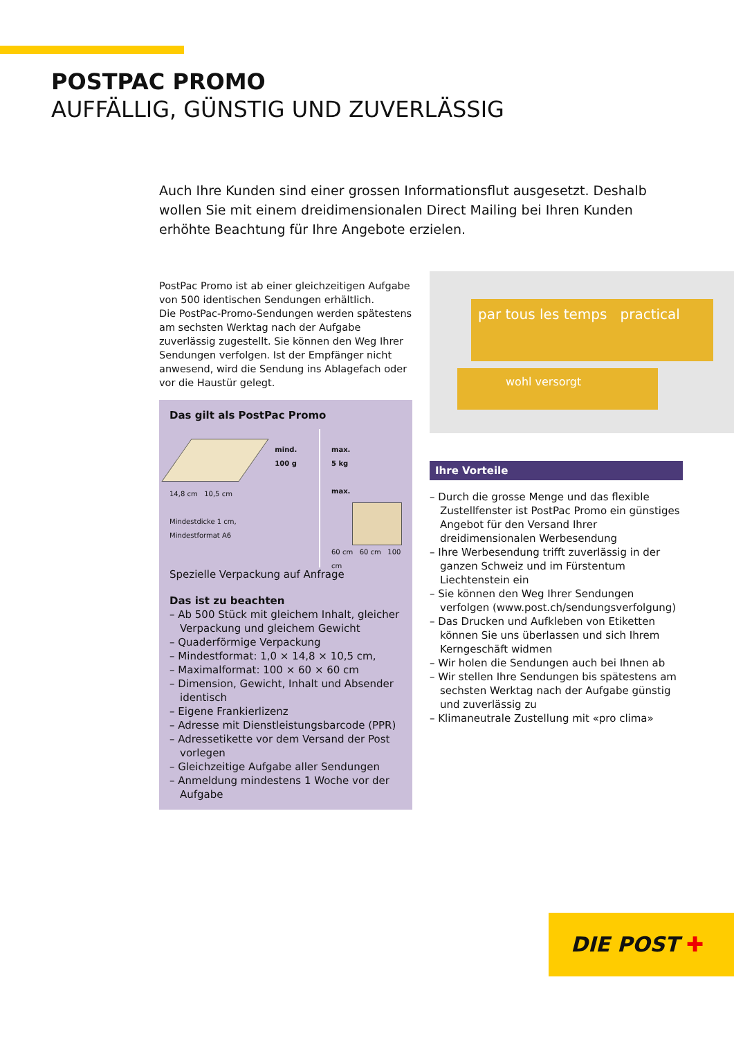POSTPAC PROMO
AUFFÄLLIG, GÜNSTIG UND ZUVERLÄSSIG
Auch Ihre Kunden sind einer grossen Informationsflut ausgesetzt. Deshalb wollen Sie mit einem dreidimensionalen Direct Mailing bei Ihren Kunden erhöhte Beach­tung für Ihre Angebote erzielen.
PostPac Promo ist ab einer gleichzeitigen Aufgabe von 500 identischen Sendungen erhältlich.
Die PostPac-Promo-Sendungen werden spätestens am sechsten Werktag nach der Aufgabe zuverlässig zugestellt. Sie können den Weg Ihrer Sendungen verfolgen. Ist der Empfänger nicht anwesend, wird die Sendung ins Ablagefach oder vor die Haustür gelegt.
Das gilt als PostPac Promo
14,8 cm 10,5 cm
Mindestdicke 1 cm,
Mindestformat A6
mind.
100 g
max.
5 kg
max.
60 cm 60 cm 100 cm
Spezielle Verpackung auf Anfrage
Das ist zu beachten
– Ab 500 Stück mit gleichem Inhalt, gleicher Verpackung und gleichem Gewicht
– Quaderförmige Verpackung
– Mindestformat: 1,0 × 14,8 × 10,5 cm,
– Maximalformat: 100 × 60 × 60 cm
– Dimension, Gewicht, Inhalt und Absender identisch
– Eigene Frankierlizenz
– Adresse mit Dienstleistungsbarcode (PPR)
– Adressetikette vor dem Versand der Post vorlegen
– Gleichzeitige Aufgabe aller Sendungen
– Anmeldung mindestens 1 Woche vor der Aufgabe
par tous les temps practical
wohl versorgt
Ihre Vorteile
– Durch die grosse Menge und das flexible Zustell­fenster ist PostPac Promo ein günstiges Angebot für den Versand Ihrer dreidimensionalen Werbe­sendung
– Ihre Werbesendung trifft zuverlässig in der ganzen Schweiz und im Fürstentum Liechtenstein ein
– Sie können den Weg Ihrer Sendungen verfolgen (www.post.ch/sendungsverfolgung)
– Das Drucken und Aufkleben von Etiketten können Sie uns überlassen und sich Ihrem Kerngeschäft widmen
– Wir holen die Sendungen auch bei Ihnen ab
– Wir stellen Ihre Sendungen bis spätestens am sechsten Werktag nach der Aufgabe günstig und zuverlässig zu
– Klimaneutrale Zustellung mit «pro clima»
DIE POST ✚